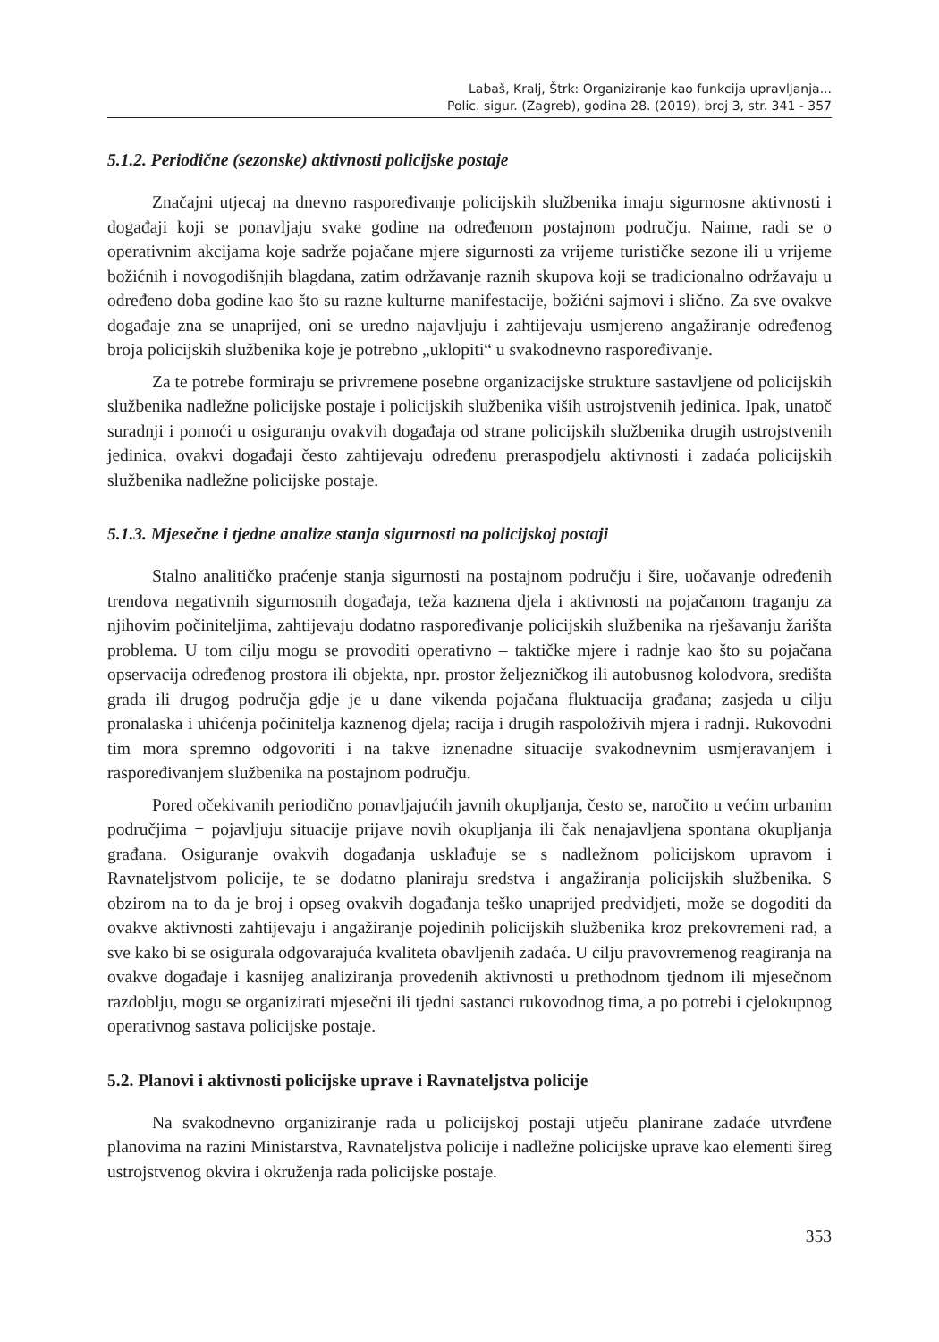Labaš, Kralj, Štrk: Organiziranje kao funkcija upravljanja...
Polic. sigur. (Zagreb), godina 28. (2019), broj 3, str. 341 - 357
5.1.2. Periodične (sezonske) aktivnosti policijske postaje
Značajni utjecaj na dnevno raspoređivanje policijskih službenika imaju sigurnosne aktivnosti i događaji koji se ponavljaju svake godine na određenom postajnom području. Naime, radi se o operativnim akcijama koje sadrže pojačane mjere sigurnosti za vrijeme turističke sezone ili u vrijeme božićnih i novogodišnjih blagdana, zatim održavanje raznih skupova koji se tradicionalno održavaju u određeno doba godine kao što su razne kulturne manifestacije, božićni sajmovi i slično. Za sve ovakve događaje zna se unaprijed, oni se uredno najavljuju i zahtijevaju usmjereno angažiranje određenog broja policijskih službenika koje je potrebno „uklopiti“ u svakodnevno raspoređivanje.
Za te potrebe formiraju se privremene posebne organizacijske strukture sastavljene od policijskih službenika nadležne policijske postaje i policijskih službenika viših ustrojstvenih jedinica. Ipak, unatoč suradnji i pomoći u osiguranju ovakvih događaja od strane policijskih službenika drugih ustrojstvenih jedinica, ovakvi događaji često zahtijevaju određenu preraspodjelu aktivnosti i zadaća policijskih službenika nadležne policijske postaje.
5.1.3. Mjesečne i tjedne analize stanja sigurnosti na policijskoj postaji
Stalno analitičko praćenje stanja sigurnosti na postajnom području i šire, uočavanje određenih trendova negativnih sigurnosnih događaja, teža kaznena djela i aktivnosti na pojačanom traganju za njihovim počiniteljima, zahtijevaju dodatno raspoređivanje policijskih službenika na rješavanju žarišta problema. U tom cilju mogu se provoditi operativno – taktičke mjere i radnje kao što su pojačana opservacija određenog prostora ili objekta, npr. prostor željezničkog ili autobusnog kolodvora, središta grada ili drugog područja gdje je u dane vikenda pojačana fluktuacija građana; zasjeda u cilju pronalaska i uhićenja počinitelja kaznenog djela; racija i drugih raspoloživih mjera i radnji. Rukovodni tim mora spremno odgovoriti i na takve iznenadne situacije svakodnevnim usmjeravanjem i raspoređivanjem službenika na postajnom području.
Pored očekivanih periodično ponavljajućih javnih okupljanja, često se, naročito u većim urbanim područjima − pojavljuju situacije prijave novih okupljanja ili čak nenajavljena spontana okupljanja građana. Osiguranje ovakvih događanja usklađuje se s nadležnom policijskom upravom i Ravnateljstvom policije, te se dodatno planiraju sredstva i angažiranja policijskih službenika. S obzirom na to da je broj i opseg ovakvih događanja teško unaprijed predvidjeti, može se dogoditi da ovakve aktivnosti zahtijevaju i angažiranje pojedinih policijskih službenika kroz prekovremeni rad, a sve kako bi se osigurala odgovarajuća kvaliteta obavljenih zadaća. U cilju pravovremenog reagiranja na ovakve događaje i kasnijeg analiziranja provedenih aktivnosti u prethodnom tjednom ili mjesečnom razdoblju, mogu se organizirati mjesečni ili tjedni sastanci rukovodnog tima, a po potrebi i cjelokupnog operativnog sastava policijske postaje.
5.2. Planovi i aktivnosti policijske uprave i Ravnateljstva policije
Na svakodnevno organiziranje rada u policijskoj postaji utječu planirane zadaće utvrđene planovima na razini Ministarstva, Ravnateljstva policije i nadležne policijske uprave kao elementi šireg ustrojstvenog okvira i okruženja rada policijske postaje.
353